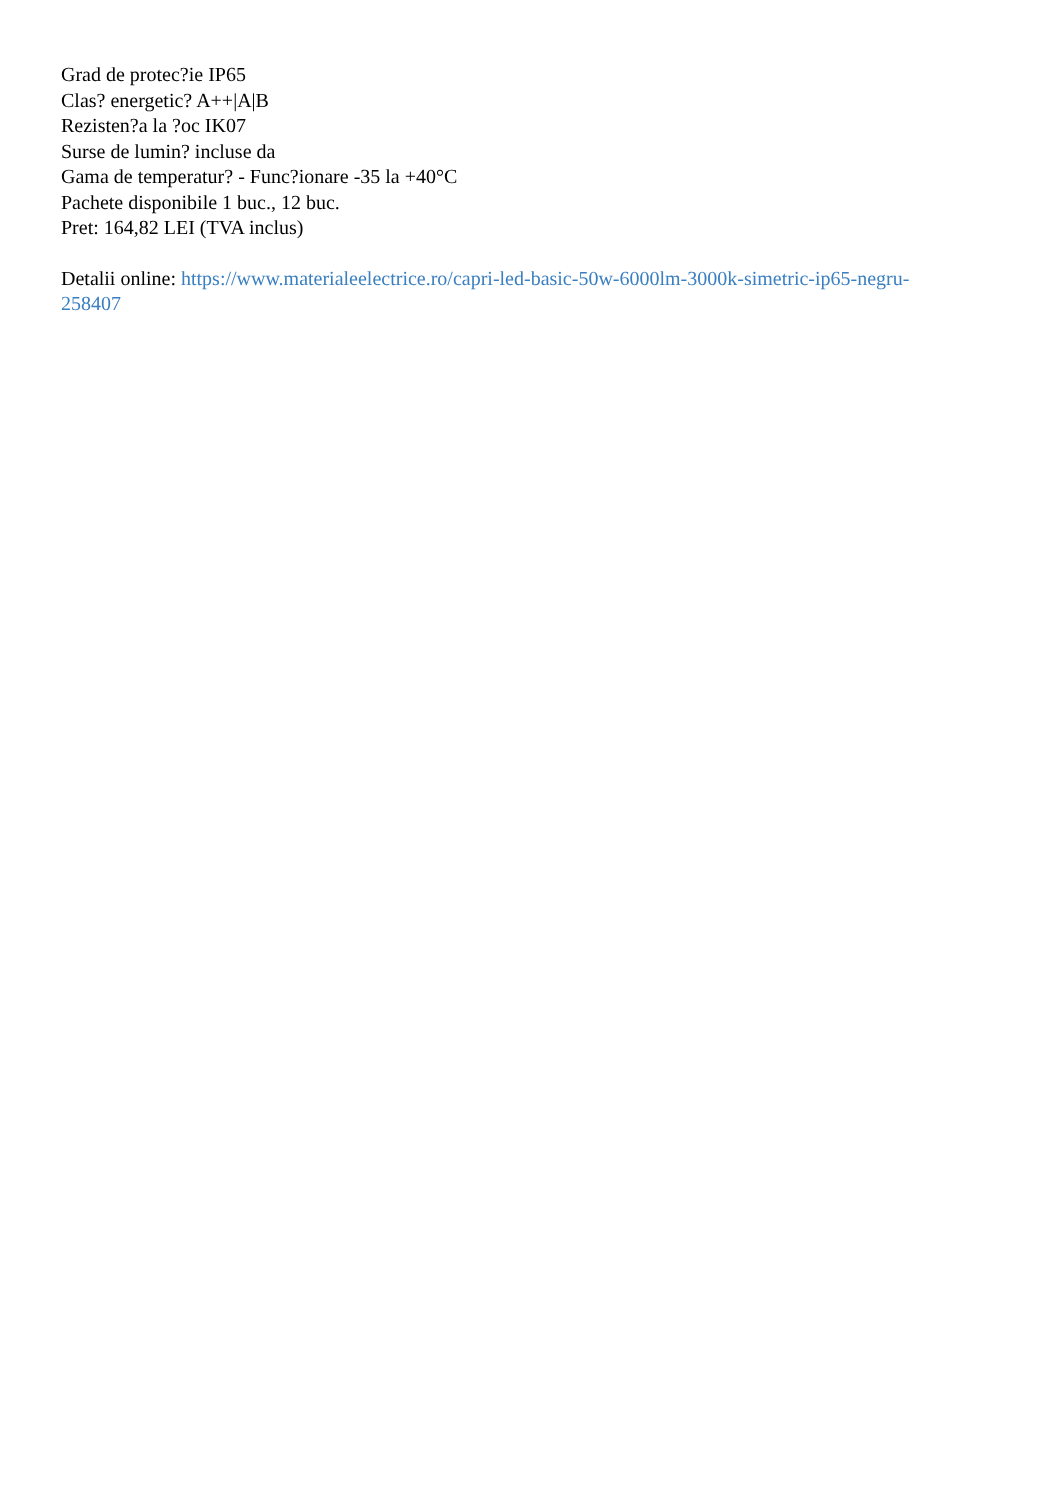Grad de protec?ie IP65
Clas? energetic? A++|A|B
Rezisten?a la ?oc IK07
Surse de lumin? incluse da
Gama de temperatur? - Func?ionare -35 la +40°C
Pachete disponibile 1 buc., 12 buc.
Pret: 164,82 LEI (TVA inclus)
Detalii online: https://www.materialeelectrice.ro/capri-led-basic-50w-6000lm-3000k-simetric-ip65-negru-
258407